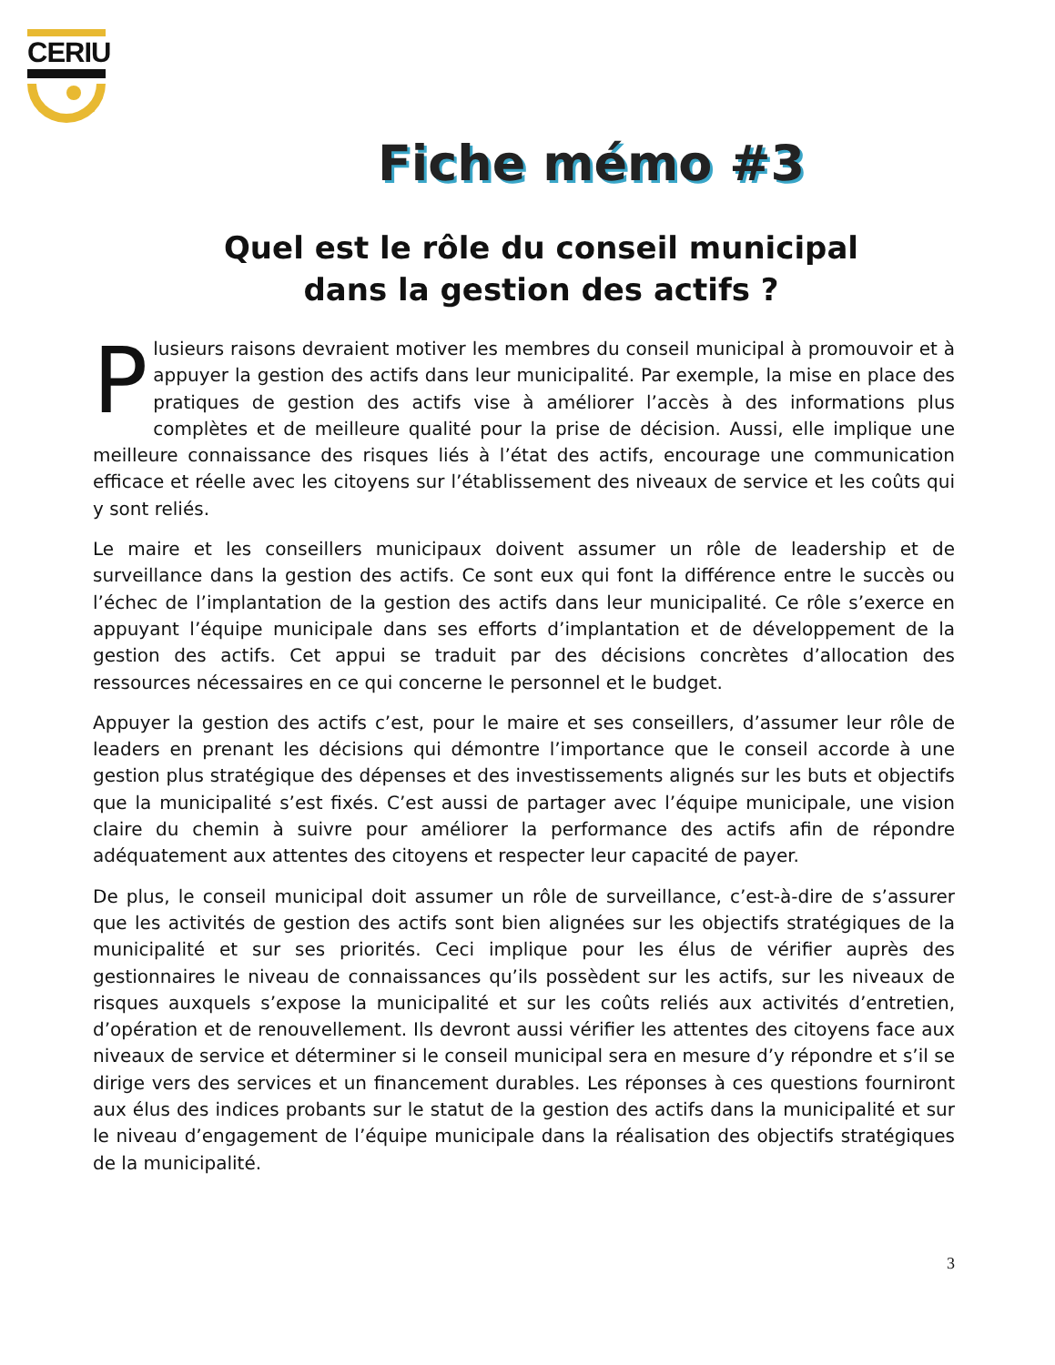CERIU
Fiche mémo #3
Quel est le rôle du conseil municipal
dans la gestion des actifs ?
Plusieurs raisons devraient motiver les membres du conseil municipal à promouvoir et à appuyer la gestion des actifs dans leur municipalité. Par exemple, la mise en place des pratiques de gestion des actifs vise à améliorer l’accès à des informations plus complètes et de meilleure qualité pour la prise de décision. Aussi, elle implique une meilleure connaissance des risques liés à l’état des actifs, encourage une communication efficace et réelle avec les citoyens sur l’établissement des niveaux de service et les coûts qui y sont reliés.
Le maire et les conseillers municipaux doivent assumer un rôle de leadership et de surveillance dans la gestion des actifs. Ce sont eux qui font la différence entre le succès ou l’échec de l’implantation de la gestion des actifs dans leur municipalité. Ce rôle s’exerce en appuyant l’équipe municipale dans ses efforts d’implantation et de développement de la gestion des actifs. Cet appui se traduit par des décisions concrètes d’allocation des ressources nécessaires en ce qui concerne le personnel et le budget.
Appuyer la gestion des actifs c’est, pour le maire et ses conseillers, d’assumer leur rôle de leaders en prenant les décisions qui démontre l’importance que le conseil accorde à une gestion plus stratégique des dépenses et des investissements alignés sur les buts et objectifs que la municipalité s’est fixés. C’est aussi de partager avec l’équipe municipale, une vision claire du chemin à suivre pour améliorer la performance des actifs afin de répondre adéquatement aux attentes des citoyens et respecter leur capacité de payer.
De plus, le conseil municipal doit assumer un rôle de surveillance, c’est-à-dire de s’assurer que les activités de gestion des actifs sont bien alignées sur les objectifs stratégiques de la municipalité et sur ses priorités. Ceci implique pour les élus de vérifier auprès des gestionnaires le niveau de connaissances qu’ils possèdent sur les actifs, sur les niveaux de risques auxquels s’expose la municipalité et sur les coûts reliés aux activités d’entretien, d’opération et de renouvellement. Ils devront aussi vérifier les attentes des citoyens face aux niveaux de service et déterminer si le conseil municipal sera en mesure d’y répondre et s’il se dirige vers des services et un financement durables. Les réponses à ces questions fourniront aux élus des indices probants sur le statut de la gestion des actifs dans la municipalité et sur le niveau d’engagement de l’équipe municipale dans la réalisation des objectifs stratégiques de la municipalité.
3